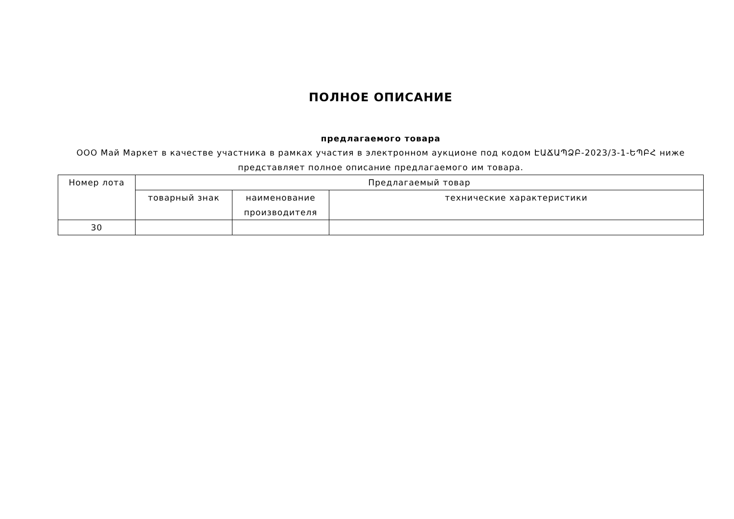ПОЛНОЕ ОПИСАНИЕ
предлагаемого товара
ООО Май Маркет в качестве участника в рамках участия в электронном аукционе под кодом ԷԱՃԱՊՁԲ-2023/3-1-ԵՊԲՀ ниже представляет полное описание предлагаемого им товара.
| Номер лота | Предлагаемый товар | | |
| --- | --- | --- | --- |
| | товарный знак | наименование производителя | технические характеристики |
| 30 | | | |